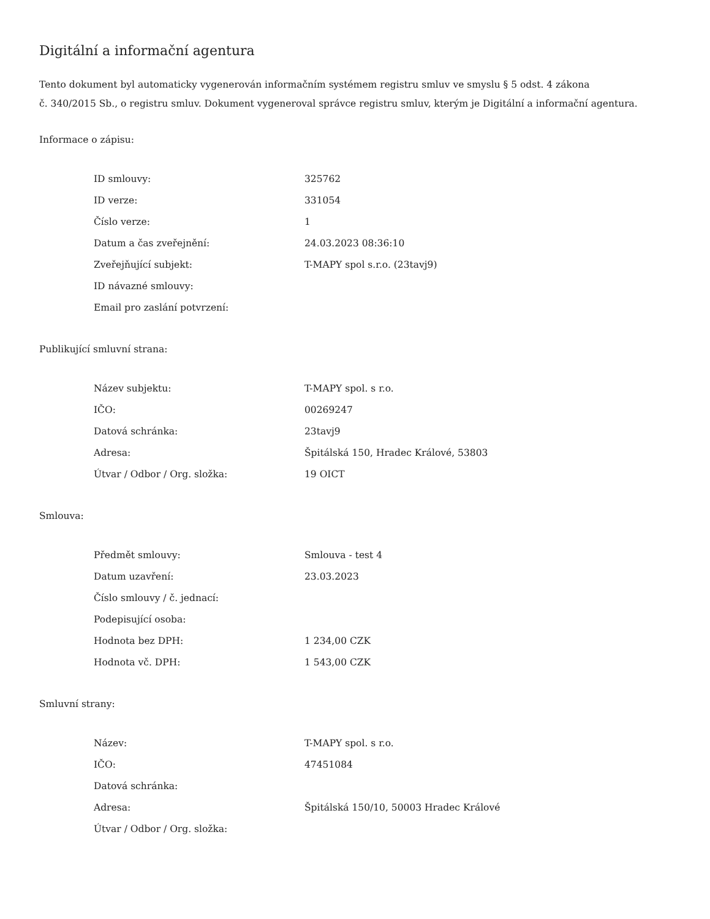Digitální a informační agentura
Tento dokument byl automaticky vygenerován informačním systémem registru smluv ve smyslu § 5 odst. 4 zákona
č. 340/2015 Sb., o registru smluv. Dokument vygeneroval správce registru smluv, kterým je Digitální a informační agentura.
Informace o zápisu:
| ID smlouvy: | 325762 |
| ID verze: | 331054 |
| Číslo verze: | 1 |
| Datum a čas zveřejnění: | 24.03.2023 08:36:10 |
| Zveřejňující subjekt: | T-MAPY spol s.r.o. (23tavj9) |
| ID návazné smlouvy: | |
| Email pro zaslání potvrzení: | |
Publikující smluvní strana:
| Název subjektu: | T-MAPY spol. s r.o. |
| IČO: | 00269247 |
| Datová schránka: | 23tavj9 |
| Adresa: | Špitálská 150, Hradec Králové, 53803 |
| Útvar / Odbor / Org. složka: | 19 OICT |
Smlouva:
| Předmět smlouvy: | Smlouva - test 4 |
| Datum uzavření: | 23.03.2023 |
| Číslo smlouvy / č. jednací: | |
| Podepisující osoba: | |
| Hodnota bez DPH: | 1 234,00 CZK |
| Hodnota vč. DPH: | 1 543,00 CZK |
Smluvní strany:
| Název: | T-MAPY spol. s r.o. |
| IČO: | 47451084 |
| Datová schránka: | |
| Adresa: | Špitálská 150/10, 50003 Hradec Králové |
| Útvar / Odbor / Org. složka: | |